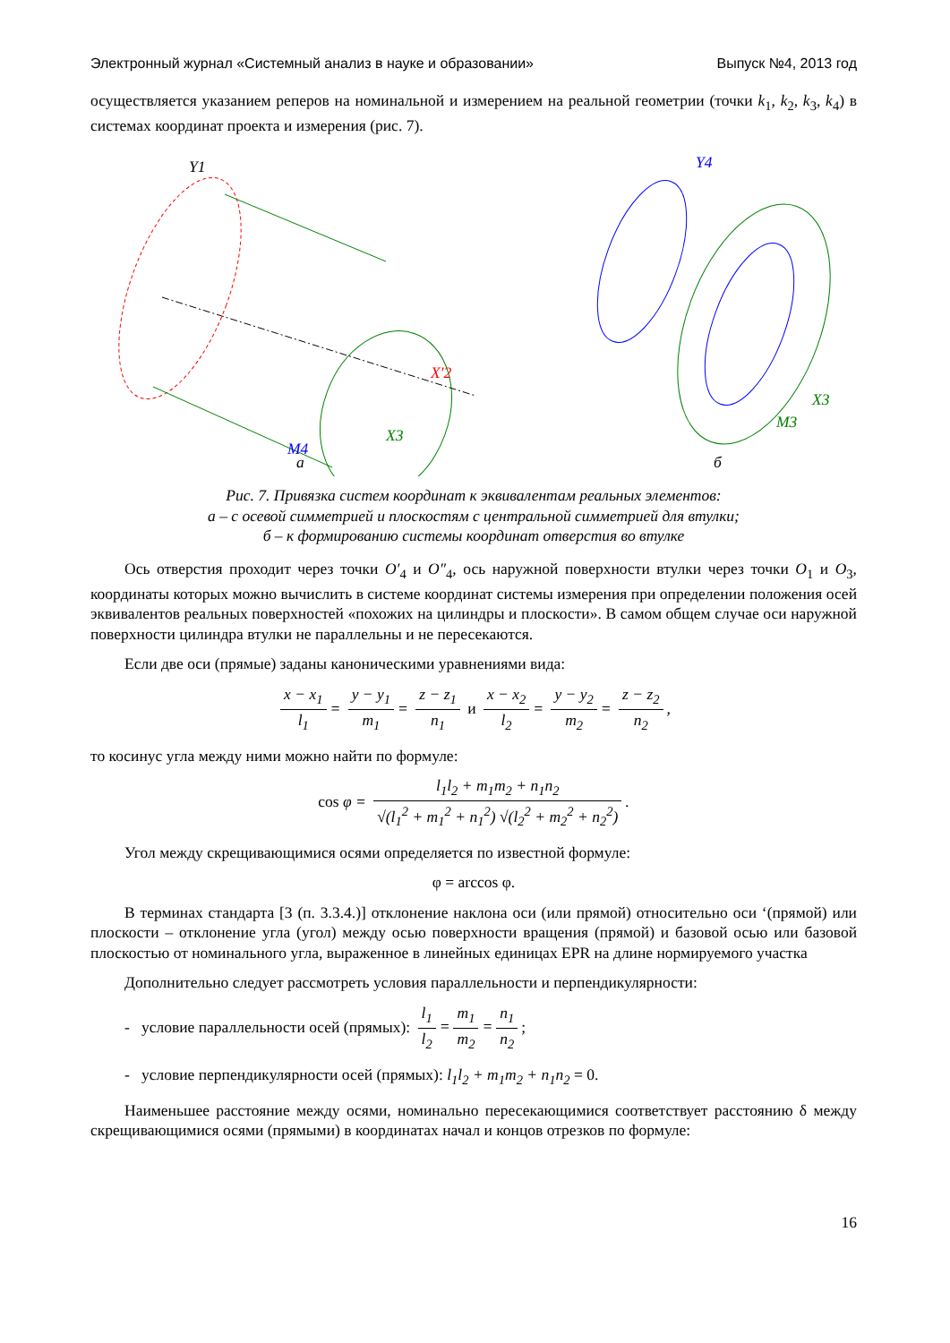Электронный журнал «Системный анализ в науке и образовании» Выпуск №4, 2013 год
осуществляется указанием реперов на номинальной и измерением на реальной геометрии (точки k<sub>1</sub>, k<sub>2</sub>, k<sub>3</sub>, k<sub>4</sub>) в системах координат проекта и измерения (рис. 7).
Y1
X′2
X3
M4
а
Y4
X3
M3
б
Рис. 7. Привязка систем координат к эквивалентам реальных элементов:
а – с осевой симметрией и плоскостям с центральной симметрией для втулки;
б – к формированию системы координат отверстия во втулке
Ось отверстия проходит через точки O′<sub>4</sub> и O″<sub>4</sub>, ось наружной поверхности втулки через точки O<sub>1</sub> и O<sub>3</sub>, координаты которых можно вычислить в системе координат системы измерения при определении положения осей эквивалентов реальных поверхностей «похожих на цилиндры и плоскости». В самом общем случае оси наружной поверхности цилиндра втулки не параллельны и не пересекаются.
Если две оси (прямые) заданы каноническими уравнениями вида:
x − x<sub>1</sub> l<sub>1</sub> = y − y<sub>1</sub> m<sub>1</sub> = z − z<sub>1</sub> n<sub>1</sub> и x − x<sub>2</sub> l<sub>2</sub> = y − y<sub>2</sub> m<sub>2</sub> = z − z<sub>2</sub> n<sub>2</sub>,
то косинус угла между ними можно найти по формуле:
cos φ = l<sub>1</sub>l<sub>2</sub> + m<sub>1</sub>m<sub>2</sub> + n<sub>1</sub>n<sub>2</sub> √(l<sub>1</sub><sup>2</sup> + m<sub>1</sub><sup>2</sup> + n<sub>1</sub><sup>2</sup>) √(l<sub>2</sub><sup>2</sup> + m<sub>2</sub><sup>2</sup> + n<sub>2</sub><sup>2</sup>).
Угол между скрещивающимися осями определяется по известной формуле:
φ = arccos φ.
В терминах стандарта [3 (п. 3.3.4.)] отклонение наклона оси (или прямой) относительно оси ‘(прямой) или плоскости – отклонение угла (угол) между осью поверхности вращения (прямой) и базовой осью или базовой плоскостью от номинального угла, выраженное в линейных единицах EPR на длине нормируемого участка
Дополнительно следует рассмотреть условия параллельности и перпендикулярности:
- условие параллельности осей (прямых): l<sub>1</sub> l<sub>2</sub> = m<sub>1</sub> m<sub>2</sub> = n<sub>1</sub> n<sub>2</sub>;
- условие перпендикулярности осей (прямых): l<sub>1</sub>l<sub>2</sub> + m<sub>1</sub>m<sub>2</sub> + n<sub>1</sub>n<sub>2</sub> = 0.
Наименьшее расстояние между осями, номинально пересекающимися соответствует расстоянию δ между скрещивающимися осями (прямыми) в координатах начал и концов отрезков по формуле:
16